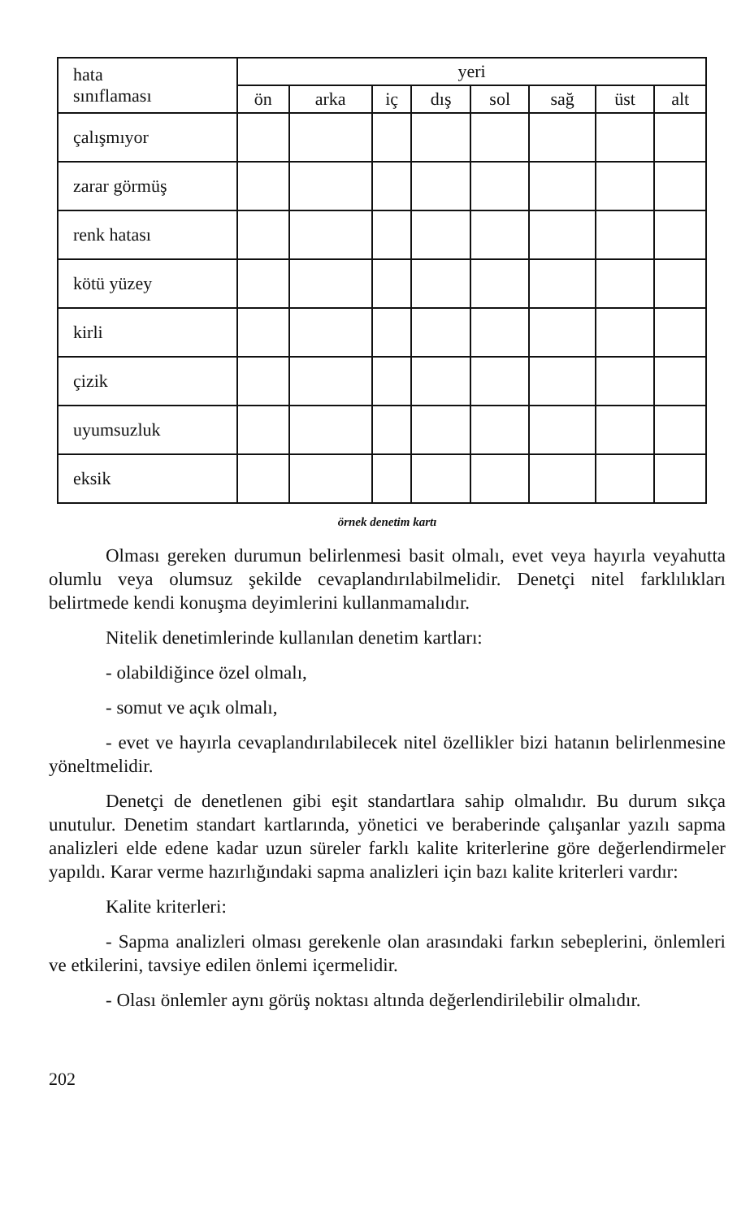| hata sınıflaması | yeri | | | | | | | |
| --- | --- | --- | --- | --- | --- | --- | --- | --- |
| | ön | arka | iç | dış | sol | sağ | üst | alt |
| çalışmıyor | | | | | | | | |
| zarar görmüş | | | | | | | | |
| renk hatası | | | | | | | | |
| kötü yüzey | | | | | | | | |
| kirli | | | | | | | | |
| çizik | | | | | | | | |
| uyumsuzluk | | | | | | | | |
| eksik | | | | | | | | |
örnek denetim kartı
Olması gereken durumun belirlenmesi basit olmalı, evet veya hayırla veyahutta olumlu veya olumsuz şekilde cevaplandırılabilmelidir. Denetçi nitel farklılıkları belirtmede kendi konuşma deyimlerini kullanmamalıdır.
Nitelik denetimlerinde kullanılan denetim kartları:
- olabildiğince özel olmalı,
- somut ve açık olmalı,
- evet ve hayırla cevaplandırılabilecek nitel özellikler bizi hatanın belirlenmesine yöneltmelidir.
Denetçi de denetlenen gibi eşit standartlara sahip olmalıdır. Bu durum sıkça unutulur. Denetim standart kartlarında, yönetici ve beraberinde çalışanlar yazılı sapma analizleri elde edene kadar uzun süreler farklı kalite kriterlerine göre değerlendirmeler yapıldı. Karar verme hazırlığındaki sapma analizleri için bazı kalite kriterleri vardır:
Kalite kriterleri:
- Sapma analizleri olması gerekenle olan arasındaki farkın sebeplerini, önlemleri ve etkilerini, tavsiye edilen önlemi içermelidir.
- Olası önlemler aynı görüş noktası altında değerlendirilebilir olmalıdır.
202